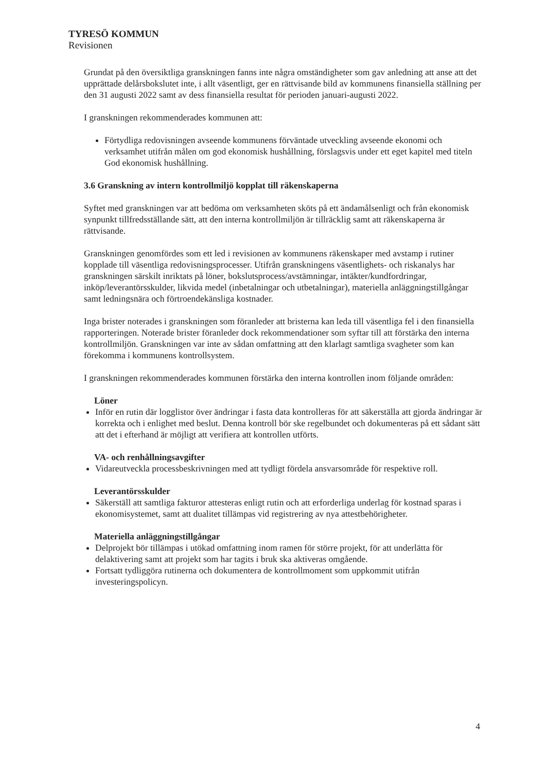TYRESÖ KOMMUN
Revisionen
Grundat på den översiktliga granskningen fanns inte några omständigheter som gav anledning att anse att det upprättade delårsbokslutet inte, i allt väsentligt, ger en rättvisande bild av kommunens finansiella ställning per den 31 augusti 2022 samt av dess finansiella resultat för perioden januari-augusti 2022.
I granskningen rekommenderades kommunen att:
Förtydliga redovisningen avseende kommunens förväntade utveckling avseende ekonomi och verksamhet utifrån målen om god ekonomisk hushållning, förslagsvis under ett eget kapitel med titeln God ekonomisk hushållning.
3.6 Granskning av intern kontrollmiljö kopplat till räkenskaperna
Syftet med granskningen var att bedöma om verksamheten sköts på ett ändamålsenligt och från ekonomisk synpunkt tillfredsställande sätt, att den interna kontrollmiljön är tillräcklig samt att räkenskaperna är rättvisande.
Granskningen genomfördes som ett led i revisionen av kommunens räkenskaper med avstamp i rutiner kopplade till väsentliga redovisningsprocesser. Utifrån granskningens väsentlighets- och riskanalys har granskningen särskilt inriktats på löner, bokslutsprocess/avstämningar, intäkter/kundfordringar, inköp/leverantörsskulder, likvida medel (inbetalningar och utbetalningar), materiella anläggningstillgångar samt ledningsnära och förtroendekänsliga kostnader.
Inga brister noterades i granskningen som föranleder att bristerna kan leda till väsentliga fel i den finansiella rapporteringen. Noterade brister föranleder dock rekommendationer som syftar till att förstärka den interna kontrollmiljön. Granskningen var inte av sådan omfattning att den klarlagt samtliga svagheter som kan förekomma i kommunens kontrollsystem.
I granskningen rekommenderades kommunen förstärka den interna kontrollen inom följande områden:
Löner
Inför en rutin där logglistor över ändringar i fasta data kontrolleras för att säkerställa att gjorda ändringar är korrekta och i enlighet med beslut. Denna kontroll bör ske regelbundet och dokumenteras på ett sådant sätt att det i efterhand är möjligt att verifiera att kontrollen utförts.
VA- och renhållningsavgifter
Vidareutveckla processbeskrivningen med att tydligt fördela ansvarsområde för respektive roll.
Leverantörsskulder
Säkerställ att samtliga fakturor attesteras enligt rutin och att erforderliga underlag för kostnad sparas i ekonomisystemet, samt att dualitet tillämpas vid registrering av nya attestbehörigheter.
Materiella anläggningstillgångar
Delprojekt bör tillämpas i utökad omfattning inom ramen för större projekt, för att underlätta för delaktivering samt att projekt som har tagits i bruk ska aktiveras omgående.
Fortsatt tydliggöra rutinerna och dokumentera de kontrollmoment som uppkommit utifrån investeringspolicyn.
4